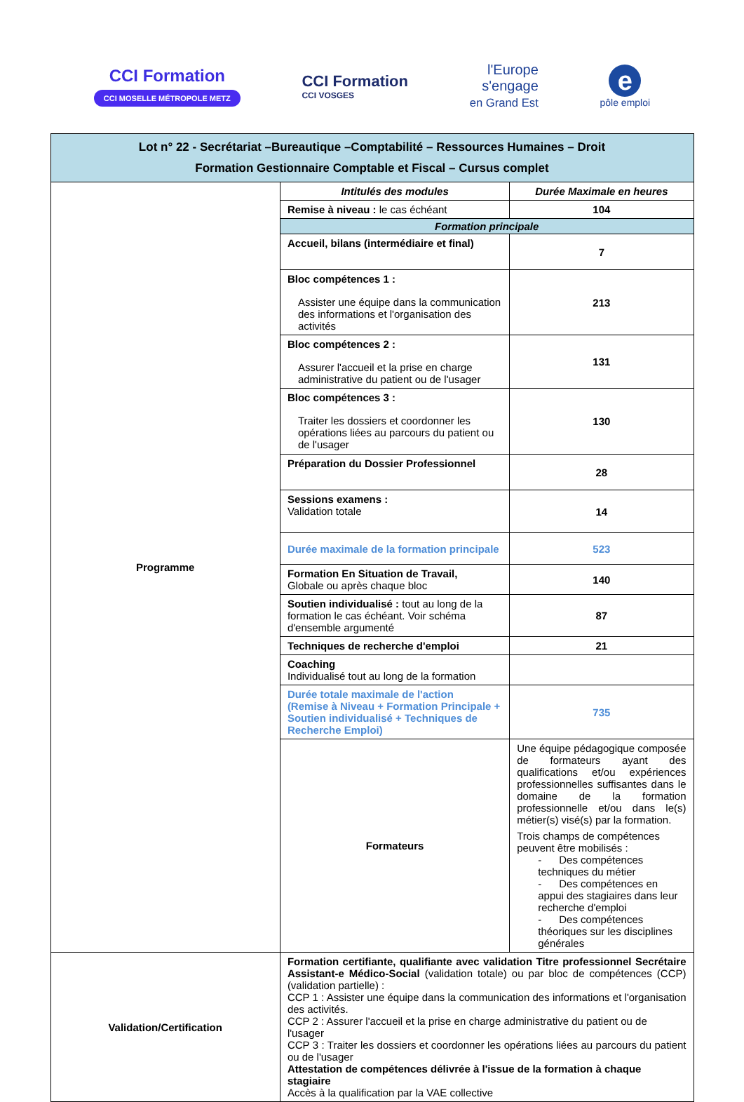CCI Formation
CCI MOSELLE MÉTROPOLE METZ
CCI Formation
CCI VOSGES
l'Europe
s'engage
en Grand Est
e
pôle emploi
| Lot n° 22 - Secrétariat –Bureautique –Comptabilité – Ressources Humaines – Droit Formation Gestionnaire Comptable et Fiscal – Cursus complet | | |
| Programme | Intitulés des modules | Durée Maximale en heures |
| | Remise à niveau : le cas échéant | 104 |
| | Formation principale | |
| | Accueil, bilans (intermédiaire et final) | 7 |
| | Bloc compétences 1 : Assister une équipe dans la communication des informations et l'organisation des activités | 213 |
| | Bloc compétences 2 : Assurer l'accueil et la prise en charge administrative du patient ou de l'usager | 131 |
| | Bloc compétences 3 : Traiter les dossiers et coordonner les opérations liées au parcours du patient ou de l'usager | 130 |
| | Préparation du Dossier Professionnel | 28 |
| | Sessions examens : Validation totale | 14 |
| | Durée maximale de la formation principale | 523 |
| | Formation En Situation de Travail, Globale ou après chaque bloc | 140 |
| | Soutien individualisé : tout au long de la formation le cas échéant. Voir schéma d'ensemble argumenté | 87 |
| | Techniques de recherche d'emploi | 21 |
| | Coaching Individualisé tout au long de la formation | |
| | Durée totale maximale de l'action (Remise à Niveau + Formation Principale + Soutien individualisé + Techniques de Recherche Emploi) | 735 |
| | Formateurs | Une équipe pédagogique composée de formateurs ayant des qualifications et/ou expériences professionnelles suffisantes dans le domaine de la formation professionnelle et/ou dans le(s) métier(s) visé(s) par la formation. Trois champs de compétences peuvent être mobilisés : - Des compétences techniques du métier - Des compétences en appui des stagiaires dans leur recherche d'emploi - Des compétences théoriques sur les disciplines générales |
| Validation/Certification | Formation certifiante, qualifiante avec validation Titre professionnel Secrétaire Assistant-e Médico-Social (validation totale) ou par bloc de compétences (CCP) (validation partielle) : CCP 1 : Assister une équipe dans la communication des informations et l'organisation des activités. CCP 2 : Assurer l'accueil et la prise en charge administrative du patient ou de l'usager CCP 3 : Traiter les dossiers et coordonner les opérations liées au parcours du patient ou de l'usager Attestation de compétences délivrée à l'issue de la formation à chaque stagiaire Accès à la qualification par la VAE collective | |